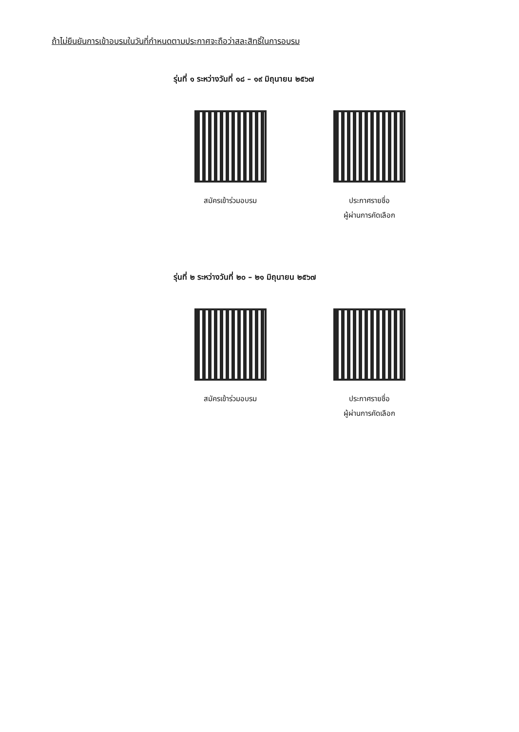ถ้าไม่ยืนยันการเข้าอบรมในวันที่กำหนดตามประกาศจะถือว่าสละสิทธิ์ในการอบรม
รุ่นที่ ๑ ระหว่างวันที่ ๑๘ – ๑๙ มิถุนายน ๒๕๖๗
สมัครเข้าร่วมอบรม ประกาศรายชื่อ
ผู้ผ่านการคัดเลือก
รุ่นที่ ๒ ระหว่างวันที่ ๒๐ – ๒๑ มิถุนายน ๒๕๖๗
สมัครเข้าร่วมอบรม ประกาศรายชื่อ
ผู้ผ่านการคัดเลือก